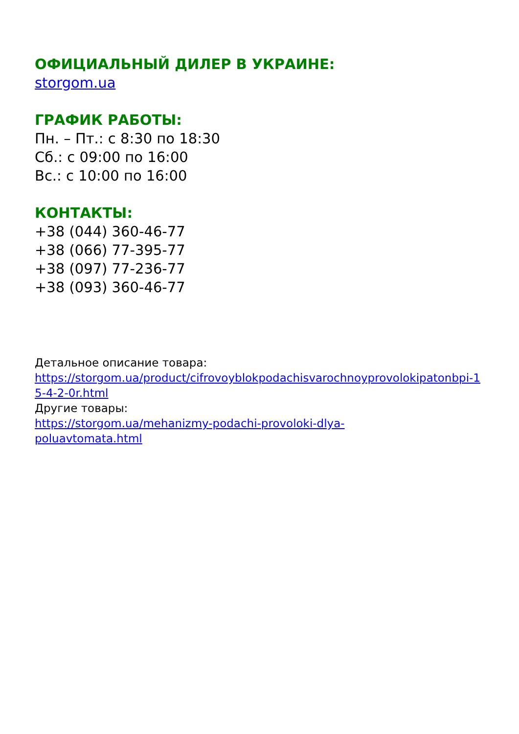ОФИЦИАЛЬНЫЙ ДИЛЕР В УКРАИНЕ:
storgom.ua
ГРАФИК РАБОТЫ:
Пн. – Пт.: с 8:30 по 18:30
Сб.: с 09:00 по 16:00
Вс.: с 10:00 по 16:00
КОНТАКТЫ:
+38 (044) 360-46-77
+38 (066) 77-395-77
+38 (097) 77-236-77
+38 (093) 360-46-77
Детальное описание товара:
https://storgom.ua/product/cifrovoyblokpodachisvarochnoyprovolokipatonbpi-15-4-2-0r.html
Другие товары:
https://storgom.ua/mehanizmy-podachi-provoloki-dlya-
poluavtomata.html